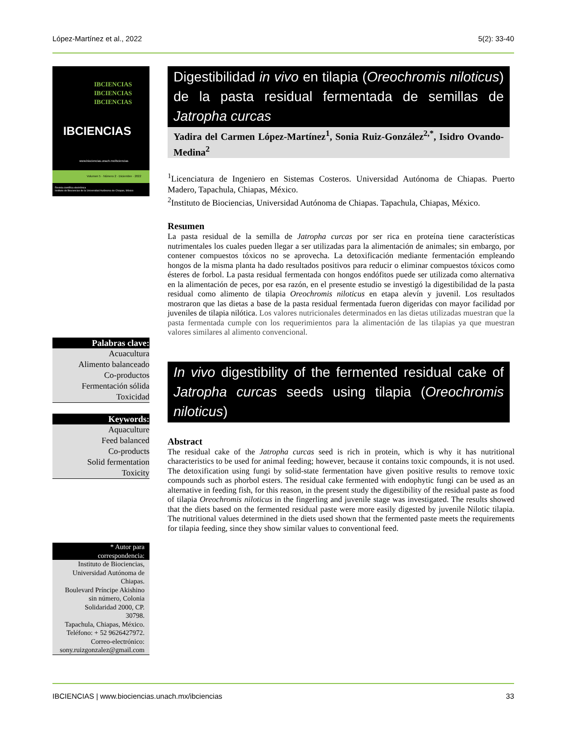López-Martínez et al., 2022 5(2): 33-40
IBCIENCIAS
IBCIENCIAS
IBCIENCIAS
IBCIENCIAS
www.biociencias.unach.mx/ibciencias
Volumen 5 · Número 2 · Diciembre · 2022
Revista científica electrónica
Instituto de Biociencias de la Universidad Autónoma de Chiapas, México
Palabras clave:
Acuacultura
Alimento balanceado
Co-productos
Fermentación sólida
Toxicidad
Keywords:
Aquaculture
Feed balanced
Co-products
Solid fermentation
Toxicity
* Autor para
correspondencia:
Instituto de Biociencias,
Universidad Autónoma de
Chiapas.
Boulevard Príncipe Akishino
sin número, Colonia
Solidaridad 2000, CP.
30798.
Tapachula, Chiapas, México.
Teléfono: + 52 9626427972.
Correo-electrónico:
sony.ruizgonzalez@gmail.com
Digestibilidad in vivo en tilapia (Oreochromis niloticus) de la pasta residual fermentada de semillas de Jatropha curcas
Yadira del Carmen López-Martínez<sup>1</sup>, Sonia Ruiz-González<sup>2,*</sup>, Isidro Ovando-Medina<sup>2</sup>
<sup>1</sup> Licenciatura de Ingeniero en Sistemas Costeros. Universidad Autónoma de Chiapas. Puerto Madero, Tapachula, Chiapas, México.
<sup>2</sup> Instituto de Biociencias, Universidad Autónoma de Chiapas. Tapachula, Chiapas, México.
Resumen
La pasta residual de la semilla de Jatropha curcas por ser rica en proteína tiene características nutrimentales los cuales pueden llegar a ser utilizadas para la alimentación de animales; sin embargo, por contener compuestos tóxicos no se aprovecha. La detoxificación mediante fermentación empleando hongos de la misma planta ha dado resultados positivos para reducir o eliminar compuestos tóxicos como ésteres de forbol. La pasta residual fermentada con hongos endófitos puede ser utilizada como alternativa en la alimentación de peces, por esa razón, en el presente estudio se investigó la digestibilidad de la pasta residual como alimento de tilapia Oreochromis niloticus en etapa alevín y juvenil. Los resultados mostraron que las dietas a base de la pasta residual fermentada fueron digeridas con mayor facilidad por juveniles de tilapia nilótica. Los valores nutricionales determinados en las dietas utilizadas muestran que la pasta fermentada cumple con los requerimientos para la alimentación de las tilapias ya que muestran valores similares al alimento convencional.
In vivo digestibility of the fermented residual cake of Jatropha curcas seeds using tilapia (Oreochromis niloticus)
Abstract
The residual cake of the Jatropha curcas seed is rich in protein, which is why it has nutritional characteristics to be used for animal feeding; however, because it contains toxic compounds, it is not used. The detoxification using fungi by solid-state fermentation have given positive results to remove toxic compounds such as phorbol esters. The residual cake fermented with endophytic fungi can be used as an alternative in feeding fish, for this reason, in the present study the digestibility of the residual paste as food of tilapia Oreochromis niloticus in the fingerling and juvenile stage was investigated. The results showed that the diets based on the fermented residual paste were more easily digested by juvenile Nilotic tilapia. The nutritional values determined in the diets used shown that the fermented paste meets the requirements for tilapia feeding, since they show similar values to conventional feed.
IBCIENCIAS | www.biociencias.unach.mx/ibciencias 33